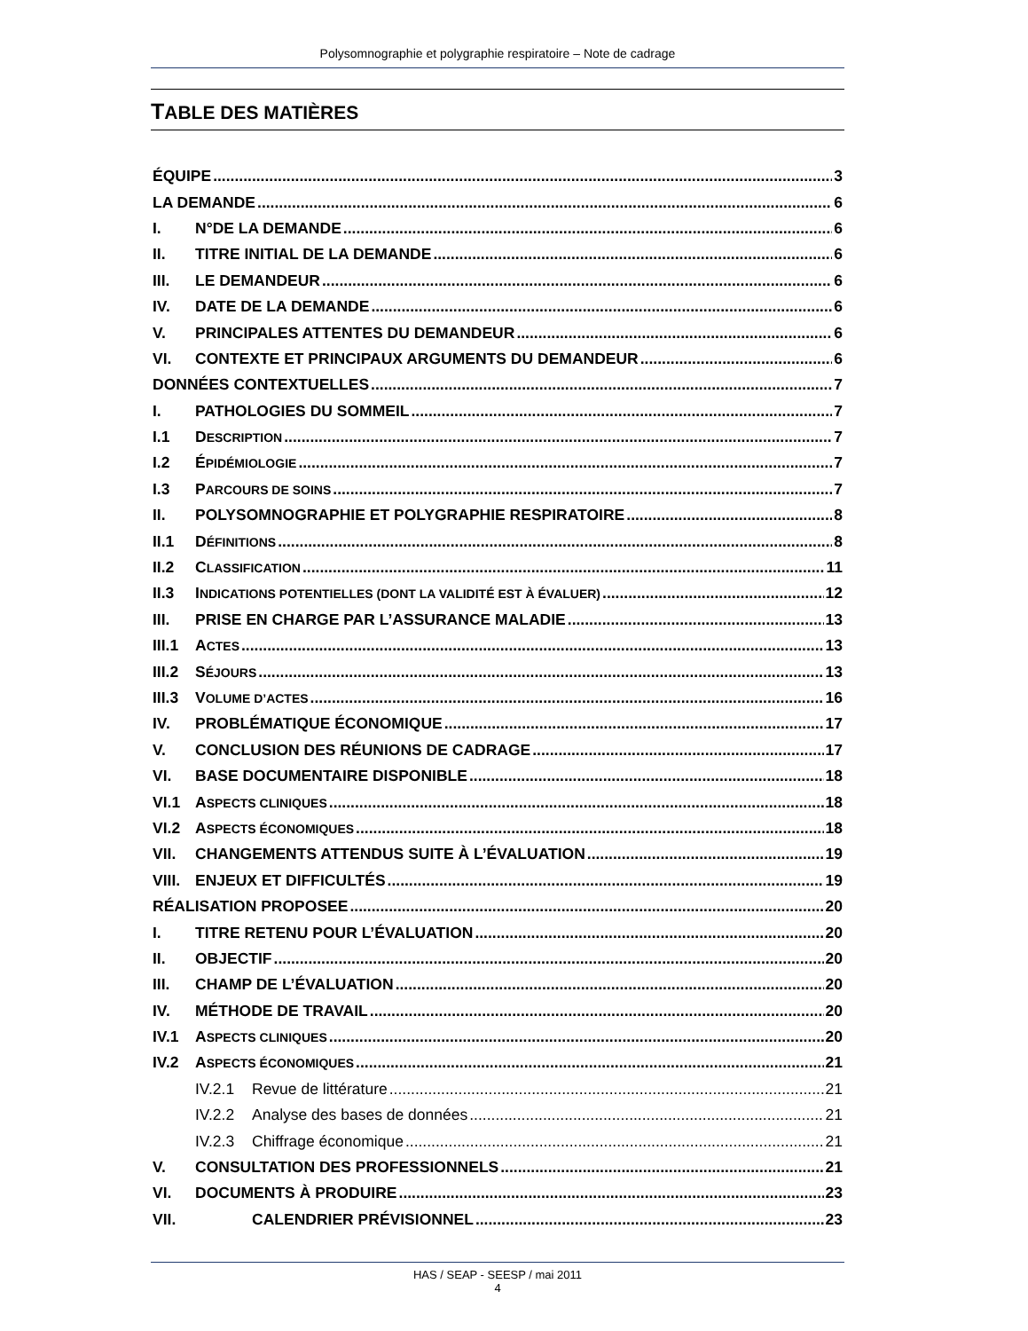Polysomnographie et polygraphie respiratoire – Note de cadrage
TABLE DES MATIÈRES
ÉQUIPE 3
LA DEMANDE 6
I. N°DE LA DEMANDE 6
II. TITRE INITIAL DE LA DEMANDE 6
III. LE DEMANDEUR 6
IV. DATE DE LA DEMANDE 6
V. PRINCIPALES ATTENTES DU DEMANDEUR 6
VI. CONTEXTE ET PRINCIPAUX ARGUMENTS DU DEMANDEUR 6
DONNÉES CONTEXTUELLES 7
I. PATHOLOGIES DU SOMMEIL 7
I.1 DESCRIPTION 7
I.2 ÉPIDÉMIOLOGIE 7
I.3 PARCOURS DE SOINS 7
II. POLYSOMNOGRAPHIE ET POLYGRAPHIE RESPIRATOIRE 8
II.1 DÉFINITIONS 8
II.2 CLASSIFICATION 11
II.3 INDICATIONS POTENTIELLES (DONT LA VALIDITÉ EST À ÉVALUER) 12
III. PRISE EN CHARGE PAR L’ASSURANCE MALADIE 13
III.1 ACTES 13
III.2 SÉJOURS 13
III.3 VOLUME D’ACTES 16
IV. PROBLÉMATIQUE ÉCONOMIQUE 17
V. CONCLUSION DES RÉUNIONS DE CADRAGE 17
VI. BASE DOCUMENTAIRE DISPONIBLE 18
VI.1 ASPECTS CLINIQUES 18
VI.2 ASPECTS ÉCONOMIQUES 18
VII. CHANGEMENTS ATTENDUS SUITE À L’ÉVALUATION 19
VIII. ENJEUX ET DIFFICULTÉS 19
RÉALISATION PROPOSEE 20
I. TITRE RETENU POUR L’ÉVALUATION 20
II. OBJECTIF 20
III. CHAMP DE L’ÉVALUATION 20
IV. MÉTHODE DE TRAVAIL 20
IV.1 ASPECTS CLINIQUES 20
IV.2 ASPECTS ÉCONOMIQUES 21
IV.2.1 Revue de littérature 21
IV.2.2 Analyse des bases de données 21
IV.2.3 Chiffrage économique 21
V. CONSULTATION DES PROFESSIONNELS 21
VI. DOCUMENTS À PRODUIRE 23
VII. CALENDRIER PRÉVISIONNEL 23
HAS / SEAP - SEESP / mai 2011
4